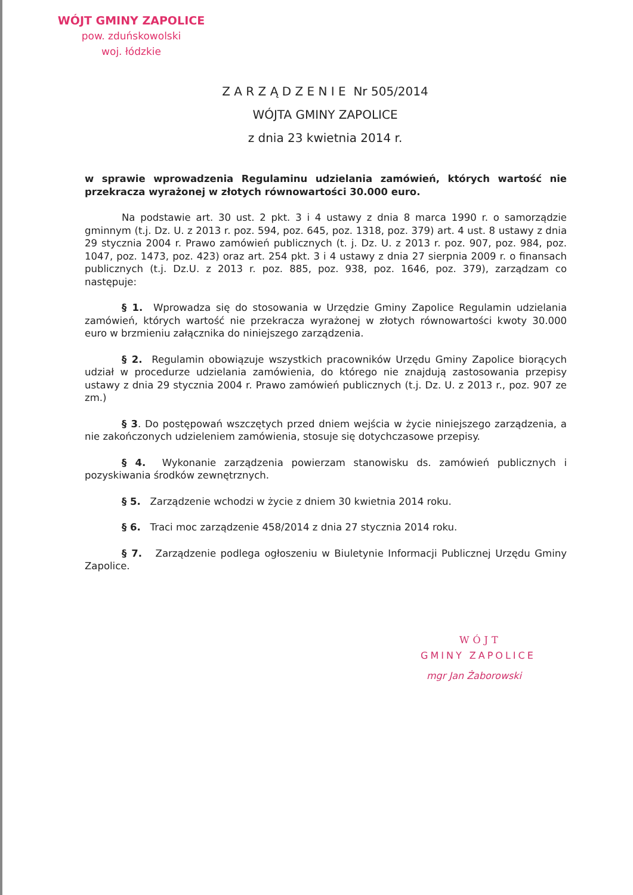WÓJT GMINY ZAPOLICE
pow. zduńskowolski
woj. łódzkie
Z A R Z Ą D Z E N I E Nr 505/2014
WÓJTA GMINY ZAPOLICE
z dnia 23 kwietnia 2014 r.
w sprawie wprowadzenia Regulaminu udzielania zamówień, których wartość nie przekracza wyrażonej w złotych równowartości 30.000 euro.
Na podstawie art. 30 ust. 2 pkt. 3 i 4 ustawy z dnia 8 marca 1990 r. o samorządzie gminnym (t.j. Dz. U. z 2013 r. poz. 594, poz. 645, poz. 1318, poz. 379) art. 4 ust. 8 ustawy z dnia 29 stycznia 2004 r. Prawo zamówień publicznych (t. j. Dz. U. z 2013 r. poz. 907, poz. 984, poz. 1047, poz. 1473, poz. 423) oraz art. 254 pkt. 3 i 4 ustawy z dnia 27 sierpnia 2009 r. o finansach publicznych (t.j. Dz.U. z 2013 r. poz. 885, poz. 938, poz. 1646, poz. 379), zarządzam co następuje:
§ 1. Wprowadza się do stosowania w Urzędzie Gminy Zapolice Regulamin udzielania zamówień, których wartość nie przekracza wyrażonej w złotych równowartości kwoty 30.000 euro w brzmieniu załącznika do niniejszego zarządzenia.
§ 2. Regulamin obowiązuje wszystkich pracowników Urzędu Gminy Zapolice biorących udział w procedurze udzielania zamówienia, do którego nie znajdują zastosowania przepisy ustawy z dnia 29 stycznia 2004 r. Prawo zamówień publicznych (t.j. Dz. U. z 2013 r., poz. 907 ze zm.)
§ 3. Do postępowań wszczętych przed dniem wejścia w życie niniejszego zarządzenia, a nie zakończonych udzieleniem zamówienia, stosuje się dotychczasowe przepisy.
§ 4. Wykonanie zarządzenia powierzam stanowisku ds. zamówień publicznych i pozyskiwania środków zewnętrznych.
§ 5. Zarządzenie wchodzi w życie z dniem 30 kwietnia 2014 roku.
§ 6. Traci moc zarządzenie 458/2014 z dnia 27 stycznia 2014 roku.
§ 7. Zarządzenie podlega ogłoszeniu w Biuletynie Informacji Publicznej Urzędu Gminy Zapolice.
WÓJT
GMINY ZAPOLICE
mgr Jan Żaborowski